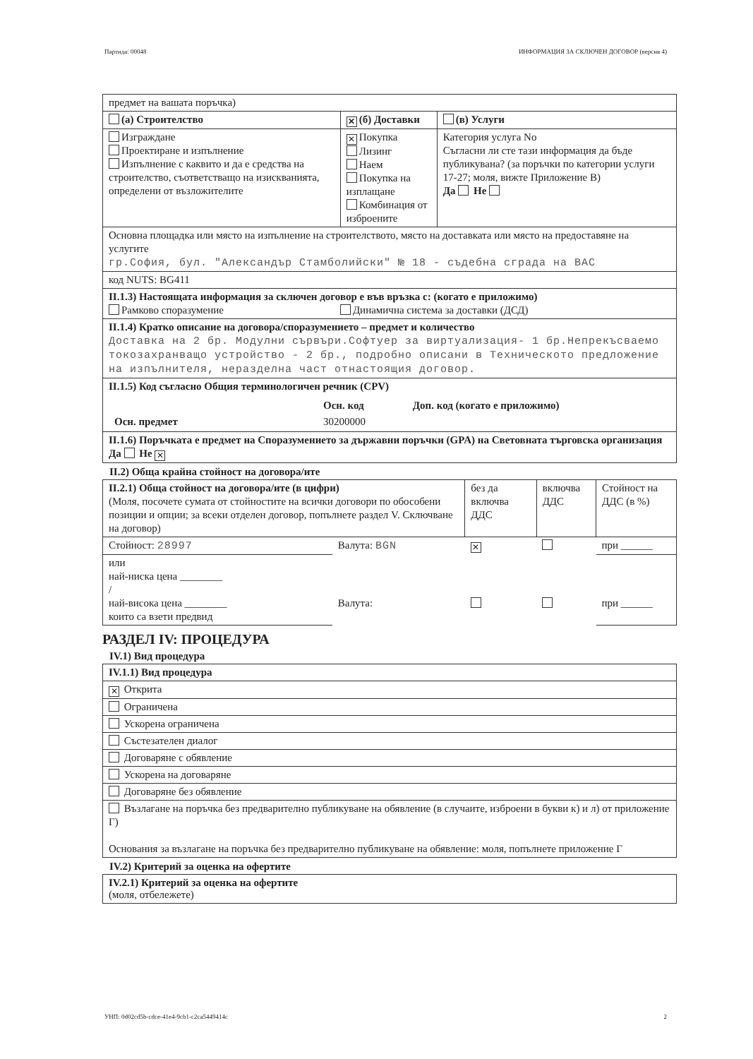Партида: 00048 ИНФОРМАЦИЯ ЗА СКЛЮЧЕН ДОГОВОР (версия 4)
| предмет на вашата поръчка) | | |
| (а) Строителство | ✕ (б) Доставки | (в) Услуги |
| Изграждане Проектиране и изпълнение Изпълнение с каквито и да е средства на строителство, съответстващо на изискванията, определени от възложителите | ✕ Покупка Лизинг Наем Покупка на изплащане Комбинация от изброените | Категория услуга No Съгласни ли сте тази информация да бъде публикувана? (за поръчки по категории услуги 17-27; моля, вижте Приложение В) Да Не |
| Основна площадка или място на изпълнение на строителството, място на доставката или място на предоставяне на услугите гр.София, бул. "Александър Стамболийски" № 18 - съдебна сграда на ВАС | | |
| код NUTS: BG411 | | |
| II.1.3) Настоящата информация за сключен договор е във връзка с: (когато е приложимо) Рамково споразумение Динамична система за доставки (ДСД) | | |
| II.1.4) Кратко описание на договора/споразумението – предмет и количество Доставка на 2 бр. Модулни сървъри.Софтуер за виртуализация- 1 бр.Непрекъсваемо токозахранващо устройство - 2 бр., подробно описани в Техническото предложение на изпълнителя, неразделна част отнастоящия договор. | | |
| II.1.5) Код съгласно Общия терминологичен речник (CPV) / / Осн. код / Доп. код (когато е приложимо) / / Осн. предмет / 30200000 / / | | |
| II.1.6) Поръчката е предмет на Споразумението за държавни поръчки (GPA) на Световната търговска организация Да Не ✕ | | |
II.2) Обща крайна стойност на договора/ите
| II.2.1) Обща стойност на договора/ите (в цифри) (Моля, посочете сумата от стойностите на всички договори по обособени позиции и опции; за всеки отделен договор, попълнете раздел V. Сключване на договор) | | без да включва ДДС | включва ДДС | Стойност на ДДС (в %) |
| Стойност: 28997 | Валута: BGN | ✕ | | при ______ |
| или най-ниска цена ________ / най-висока цена ________ които са взети предвид | Валута: | | | при ______ |
РАЗДЕЛ IV: ПРОЦЕДУРА
IV.1) Вид процедура
| IV.1.1) Вид процедура |
| ✕ Открита |
| Ограничена |
| Ускорена ограничена |
| Състезателен диалог |
| Договаряне с обявление |
| Ускорена на договаряне |
| Договаряне без обявление |
| Възлагане на поръчка без предварително публикуване на обявление (в случаите, изброени в букви к) и л) от приложение Г) Основания за възлагане на поръчка без предварително публикуване на обявление: моля, попълнете приложение Г |
IV.2) Критерий за оценка на офертите
IV.2.1) Критерий за оценка на офертите
(моля, отбележете)
УНП: 0d02cd5b-cdce-41e4-9cb1-c2ca5449414c 2